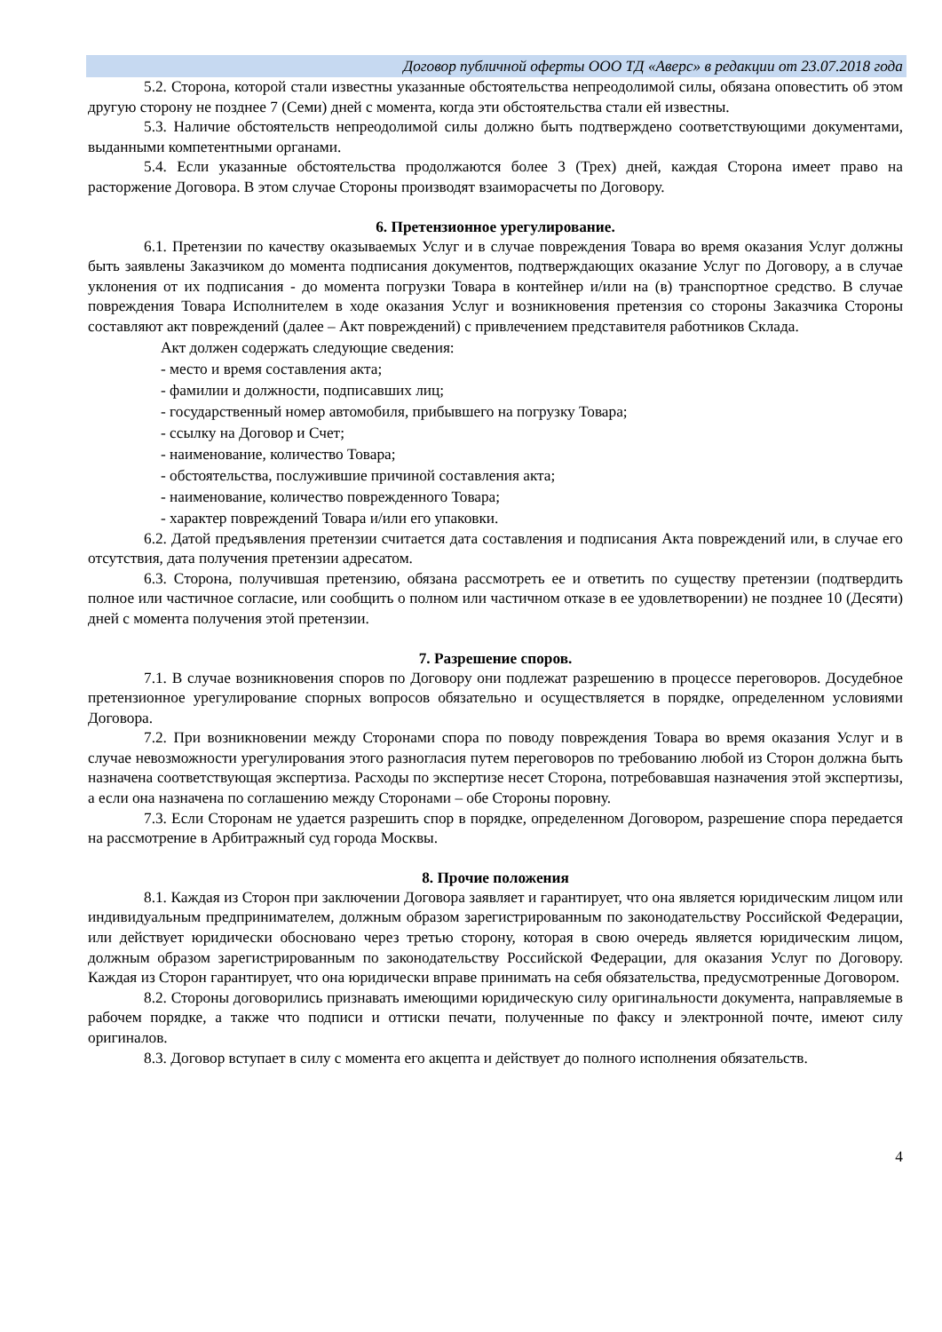Договор публичной оферты ООО ТД «Аверс» в редакции от 23.07.2018 года
5.2. Сторона, которой стали известны указанные обстоятельства непреодолимой силы, обязана оповестить об этом другую сторону не позднее 7 (Семи) дней с момента, когда эти обстоятельства стали ей известны.
5.3. Наличие обстоятельств непреодолимой силы должно быть подтверждено соответствующими документами, выданными компетентными органами.
5.4. Если указанные обстоятельства продолжаются более 3 (Трех) дней, каждая Сторона имеет право на расторжение Договора. В этом случае Стороны производят взаиморасчеты по Договору.
6. Претензионное урегулирование.
6.1. Претензии по качеству оказываемых Услуг и в случае повреждения Товара во время оказания Услуг должны быть заявлены Заказчиком до момента подписания документов, подтверждающих оказание Услуг по Договору, а в случае уклонения от их подписания - до момента погрузки Товара в контейнер и/или на (в) транспортное средство. В случае повреждения Товара Исполнителем в ходе оказания Услуг и возникновения претензия со стороны Заказчика Стороны составляют акт повреждений (далее – Акт повреждений) с привлечением представителя работников Склада.
Акт должен содержать следующие сведения:
- место и время составления акта;
- фамилии и должности, подписавших лиц;
- государственный номер автомобиля, прибывшего на погрузку Товара;
- ссылку на Договор и Счет;
- наименование, количество Товара;
- обстоятельства, послужившие причиной составления акта;
- наименование, количество поврежденного Товара;
- характер повреждений Товара и/или его упаковки.
6.2. Датой предъявления претензии считается дата составления и подписания Акта повреждений или, в случае его отсутствия, дата получения претензии адресатом.
6.3. Сторона, получившая претензию, обязана рассмотреть ее и ответить по существу претензии (подтвердить полное или частичное согласие, или сообщить о полном или частичном отказе в ее удовлетворении) не позднее 10 (Десяти) дней с момента получения этой претензии.
7. Разрешение споров.
7.1. В случае возникновения споров по Договору они подлежат разрешению в процессе переговоров. Досудебное претензионное урегулирование спорных вопросов обязательно и осуществляется в порядке, определенном условиями Договора.
7.2. При возникновении между Сторонами спора по поводу повреждения Товара во время оказания Услуг и в случае невозможности урегулирования этого разногласия путем переговоров по требованию любой из Сторон должна быть назначена соответствующая экспертиза. Расходы по экспертизе несет Сторона, потребовавшая назначения этой экспертизы, а если она назначена по соглашению между Сторонами – обе Стороны поровну.
7.3. Если Сторонам не удается разрешить спор в порядке, определенном Договором, разрешение спора передается на рассмотрение в Арбитражный суд города Москвы.
8. Прочие положения
8.1. Каждая из Сторон при заключении Договора заявляет и гарантирует, что она является юридическим лицом или индивидуальным предпринимателем, должным образом зарегистрированным по законодательству Российской Федерации, или действует юридически обосновано через третью сторону, которая в свою очередь является юридическим лицом, должным образом зарегистрированным по законодательству Российской Федерации, для оказания Услуг по Договору. Каждая из Сторон гарантирует, что она юридически вправе принимать на себя обязательства, предусмотренные Договором.
8.2. Стороны договорились признавать имеющими юридическую силу оригинальности документа, направляемые в рабочем порядке, а также что подписи и оттиски печати, полученные по факсу и электронной почте, имеют силу оригиналов.
8.3. Договор вступает в силу с момента его акцепта и действует до полного исполнения обязательств.
4